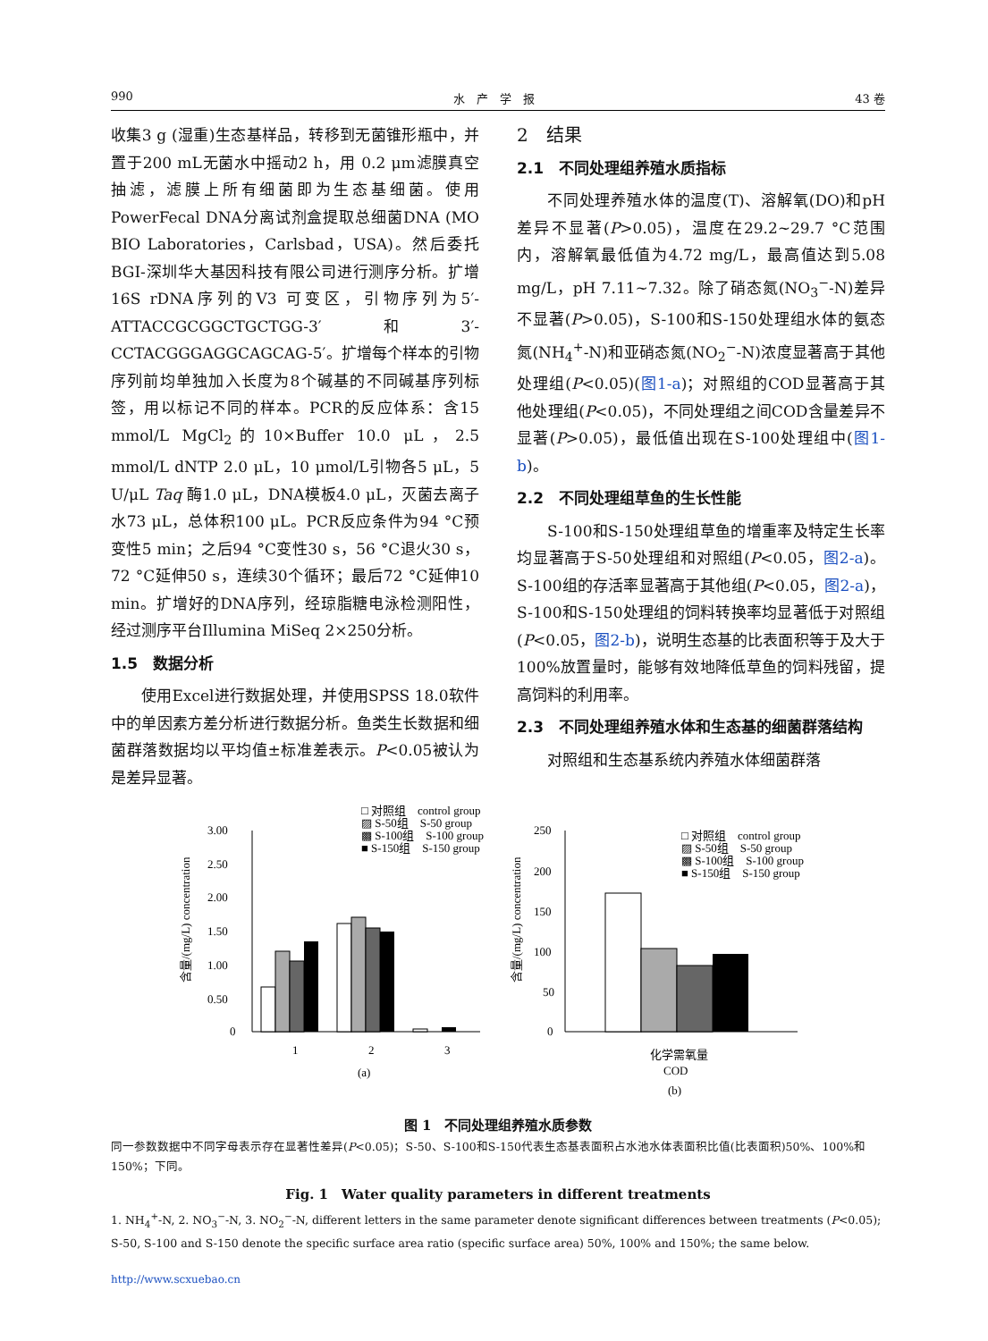990 水　产　学　报 43 卷
收集3 g (湿重)生态基样品，转移到无菌锥形瓶中，并置于200 mL无菌水中摇动2 h，用 0.2 μm滤膜真空抽滤，滤膜上所有细菌即为生态基细菌。使用PowerFecal DNA分离试剂盒提取总细菌DNA (MO BIO Laboratories，Carlsbad，USA)。然后委托BGI-深圳华大基因科技有限公司进行测序分析。扩增16S rDNA序列的V3 可变区，引物序列为5′-ATTACCGCGGCTGCTGG-3′和3′-CCTACGGGAGGCAGCAG-5′。扩增每个样本的引物序列前均单独加入长度为8个碱基的不同碱基序列标签，用以标记不同的样本。PCR的反应体系：含15 mmol/L MgCl<sub>2</sub>的10×Buffer 10.0 μL，2.5 mmol/L dNTP 2.0 μL，10 μmol/L引物各5 μL，5 U/μL Taq 酶1.0 μL，DNA模板4.0 μL，灭菌去离子水73 μL，总体积100 μL。PCR反应条件为94 °C预变性5 min；之后94 °C变性30 s，56 °C退火30 s，72 °C延伸50 s，连续30个循环；最后72 °C延伸10 min。扩增好的DNA序列，经琼脂糖电泳检测阳性，经过测序平台Illumina MiSeq 2×250分析。
1.5　数据分析
使用Excel进行数据处理，并使用SPSS 18.0软件中的单因素方差分析进行数据分析。鱼类生长数据和细菌群落数据均以平均值±标准差表示。P<0.05被认为是差异显著。
2　结果
2.1　不同处理组养殖水质指标
不同处理养殖水体的温度(T)、溶解氧(DO)和pH差异不显著(P>0.05)，温度在29.2~29.7 °C范围内，溶解氧最低值为4.72 mg/L，最高值达到5.08 mg/L，pH 7.11~7.32。除了硝态氮(NO<sub>3</sub><sup>−</sup>-N)差异不显著(P>0.05)，S-100和S-150处理组水体的氨态氮(NH<sub>4</sub><sup>+</sup>-N)和亚硝态氮(NO<sub>2</sub><sup>−</sup>-N)浓度显著高于其他处理组(P<0.05)(图1-a)；对照组的COD显著高于其他处理组(P<0.05)，不同处理组之间COD含量差异不显著(P>0.05)，最低值出现在S-100处理组中(图1-b)。
2.2　不同处理组草鱼的生长性能
S-100和S-150处理组草鱼的增重率及特定生长率均显著高于S-50处理组和对照组(P<0.05，图2-a)。S-100组的存活率显著高于其他组(P<0.05，图2-a)，S-100和S-150处理组的饲料转换率均显著低于对照组(P<0.05，图2-b)，说明生态基的比表面积等于及大于100%放置量时，能够有效地降低草鱼的饲料残留，提高饲料的利用率。
2.3　不同处理组养殖水体和生态基的细菌群落结构
对照组和生态基系统内养殖水体细菌群落
□ 对照组　control group
▨ S-50组　S-50 group
▩ S-100组　S-100 group
■ S-150组　S-150 group
3.00
2.50
2.00
1.50
1.00
0.50
0
含量/(mg/L) concentration
1
2
3
(a)
□ 对照组　control group
▨ S-50组　S-50 group
▩ S-100组　S-100 group
■ S-150组　S-150 group
250
200
150
100
50
0
含量/(mg/L) concentration
化学需氧量
COD
(b)
图 1　不同处理组养殖水质参数
同一参数数据中不同字母表示存在显著性差异(P<0.05)；S-50、S-100和S-150代表生态基表面积占水池水体表面积比值(比表面积)50%、100%和150%；下同。
Fig. 1　Water quality parameters in different treatments
1. NH<sub>4</sub><sup>+</sup>-N, 2. NO<sub>3</sub><sup>−</sup>-N, 3. NO<sub>2</sub><sup>−</sup>-N, different letters in the same parameter denote significant differences between treatments (P<0.05); S-50, S-100 and S-150 denote the specific surface area ratio (specific surface area) 50%, 100% and 150%; the same below.
http://www.scxuebao.cn